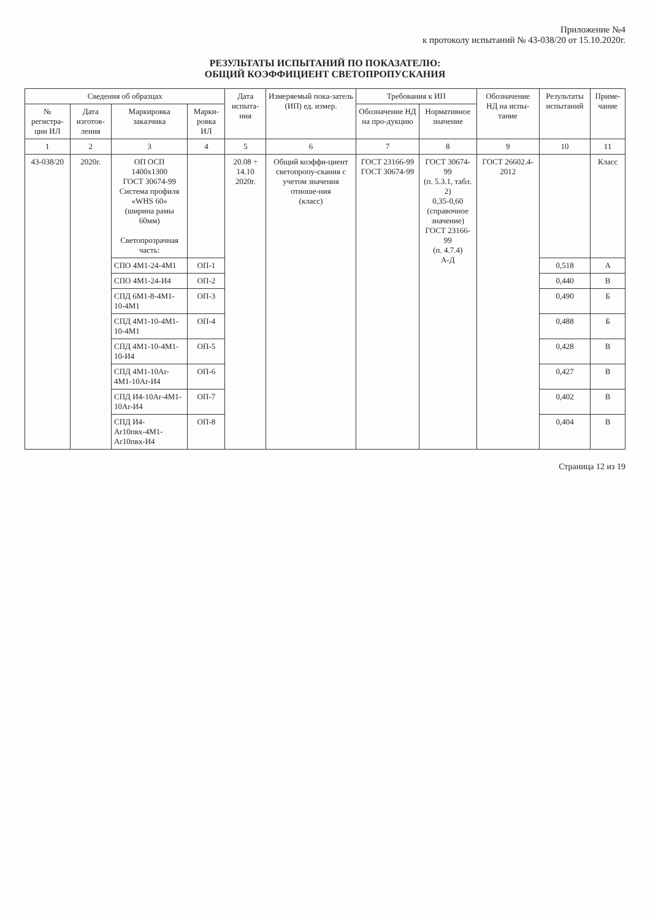Приложение №4
к протоколу испытаний № 43-038/20 от 15.10.2020г.
РЕЗУЛЬТАТЫ ИСПЫТАНИЙ ПО ПОКАЗАТЕЛЮ:
ОБЩИЙ КОЭФФИЦИЕНТ СВЕТОПРОПУСКАНИЯ
| Сведения об образцах | | | | Дата испыта-ния | Измеряемый пока-затель (ИП) ед. измер. | Требования к ИП | | Обозначение НД на испы-тание | Результаты испытаний | Приме-чание |
| --- | --- | --- | --- | --- | --- | --- | --- | --- | --- | --- |
| № регистра-ции ИЛ | Дата изготов-ления | Маркировка заказчика | Марки-ровка ИЛ | | | Обозначение НД на про-дукцию | Нормативное значение | | | |
| 1 | 2 | 3 | 4 | 5 | 6 | 7 | 8 | 9 | 10 | 11 |
| 43-038/20 | 2020г. | ОП ОСП 1400х1300 ГОСТ 30674-99 Система профиля «WHS 60» (ширина рамы 60мм) Светопрозрачная часть: | | 20.08 ÷ 14.10 2020г. | Общий коэффи-циент светопропу-скания с учетом значения отноше-ния (класс) | ГОСТ 23166-99 ГОСТ 30674-99 | ГОСТ 30674-99 (п. 5.3.1, табл. 2) 0,35-0,60 (справочное значение) ГОСТ 23166-99 (п. 4.7.4) А-Д | ГОСТ 26602.4-2012 | | Класс |
| | | СПО 4М1-24-4М1 | ОП-1 | | | | | | 0,518 | А |
| | | СПО 4М1-24-И4 | ОП-2 | | | | | | 0,440 | В |
| | | СПД 6М1-8-4М1-10-4М1 | ОП-3 | | | | | | 0,490 | Б |
| | | СПД 4М1-10-4М1-10-4М1 | ОП-4 | | | | | | 0,488 | Б |
| | | СПД 4М1-10-4М1-10-И4 | ОП-5 | | | | | | 0,428 | В |
| | | СПД 4М1-10Ar-4М1-10Ar-И4 | ОП-6 | | | | | | 0,427 | В |
| | | СПД И4-10Ar-4М1-10Ar-И4 | ОП-7 | | | | | | 0,402 | В |
| | | СПД И4-Ar10пвх-4М1-Ar10пвх-И4 | ОП-8 | | | | | | 0,404 | В |
Страница 12 из 19